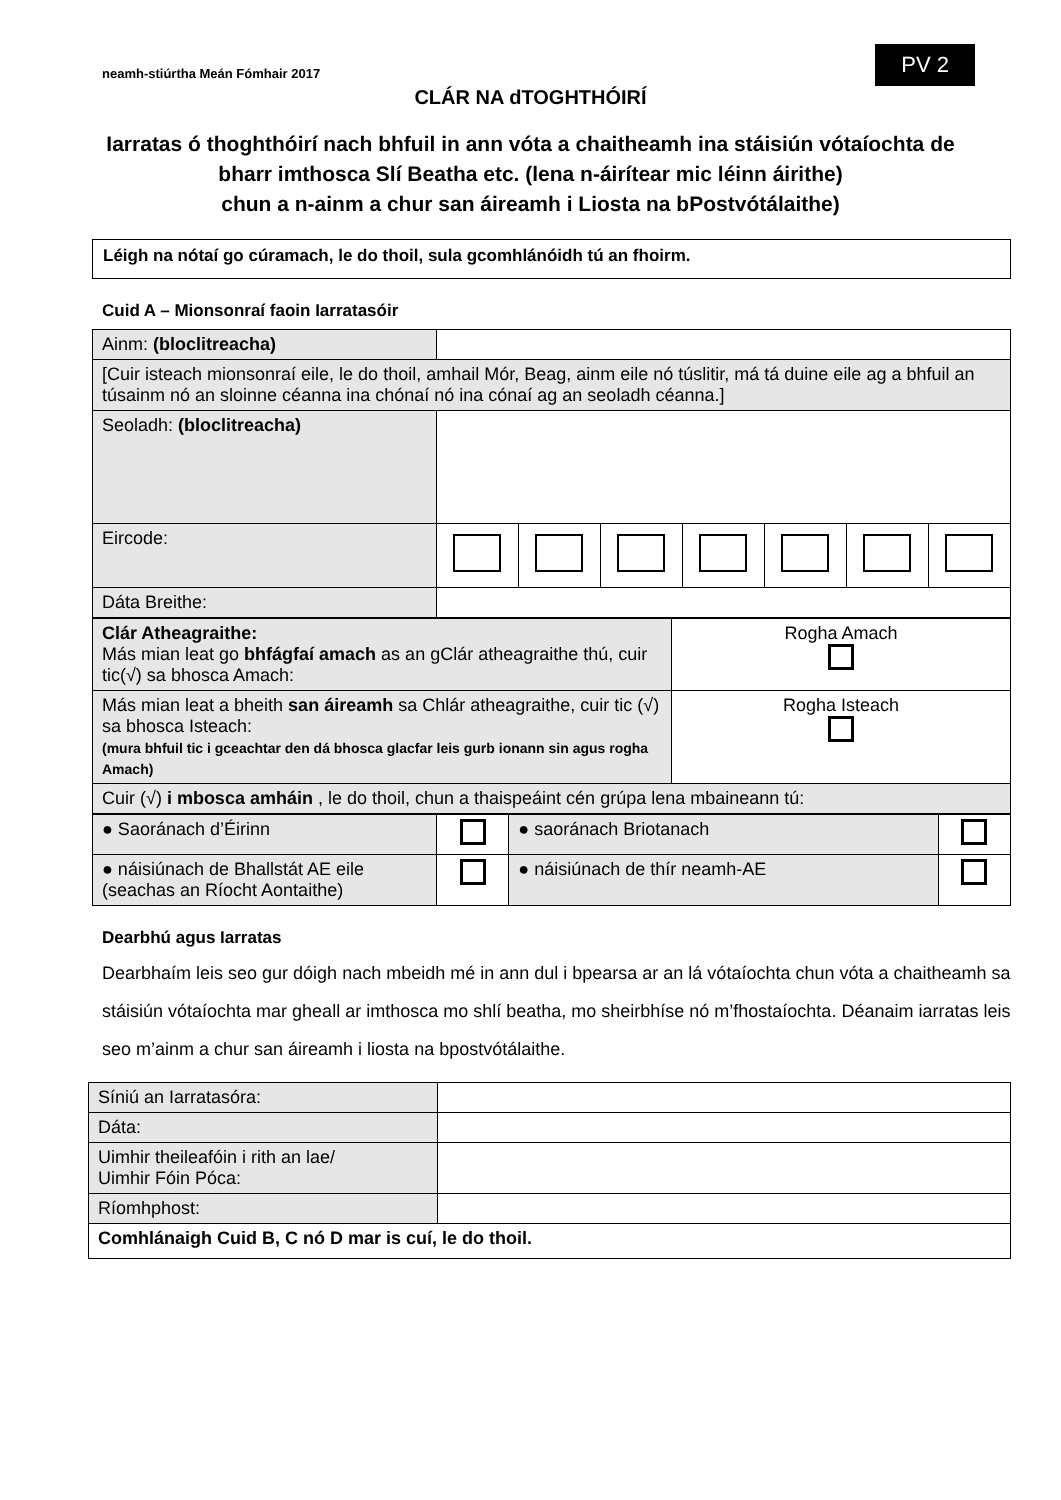neamh-stiúrtha Meán Fómhair 2017
PV 2
CLÁR NA dTOGHTHÓIRÍ
Iarratas ó thoghthóirí nach bhfuil in ann vóta a chaitheamh ina stáisiún vótaíochta de bharr imthosca Slí Beatha etc. (lena n-áirítear mic léinn áirithe)
chun a n-ainm a chur san áireamh i Liosta na bPostvótálaithe)
Léigh na nótaí go cúramach, le do thoil, sula gcomhlánóidh tú an fhoirm.
Cuid A – Mionsonraí faoin Iarratasóir
| Ainm: (bloclitreacha) | | | | | | | |
| [Cuir isteach mionsonraí eile, le do thoil, amhail Mór, Beag, ainm eile nó túslitir, má tá duine eile ag a bhfuil an túsainm nó an sloinne céanna ina chónaí nó ina cónaí ag an seoladh céanna.] | | | | | | | |
| Seoladh: (bloclitreacha) | | | | | | | |
| Eircode: | | | | | | | |
| Dáta Breithe: | | | | | | | |
| Clár Atheagraithe: Más mian leat go bhfágfaí amach as an gClár atheagraithe thú, cuir tic(√) sa bhosca Amach: | Rogha Amach |
| Más mian leat a bheith san áireamh sa Chlár atheagraithe, cuir tic (√) sa bhosca Isteach: (mura bhfuil tic i gceachtar den dá bhosca glacfar leis gurb ionann sin agus rogha Amach) | Rogha Isteach |
| Cuir (√) i mbosca amháin , le do thoil, chun a thaispeáint cén grúpa lena mbaineann tú: | |
| ● Saoránach d’Éirinn | | ● saoránach Briotanach | |
| ● náisiúnach de Bhallstát AE eile (seachas an Ríocht Aontaithe) | | ● náisiúnach de thír neamh-AE | |
Dearbhú agus Iarratas
Dearbhaím leis seo gur dóigh nach mbeidh mé in ann dul i bpearsa ar an lá vótaíochta chun vóta a chaitheamh sa stáisiún vótaíochta mar gheall ar imthosca mo shlí beatha, mo sheirbhíse nó m’fhostaíochta. Déanaim iarratas leis seo m’ainm a chur san áireamh i liosta na bpostvótálaithe.
| Síniú an Iarratasóra: | |
| Dáta: | |
| Uimhir theileafóin i rith an lae/ Uimhir Fóin Póca: | |
| Ríomhphost: | |
| Comhlánaigh Cuid B, C nó D mar is cuí, le do thoil. | |